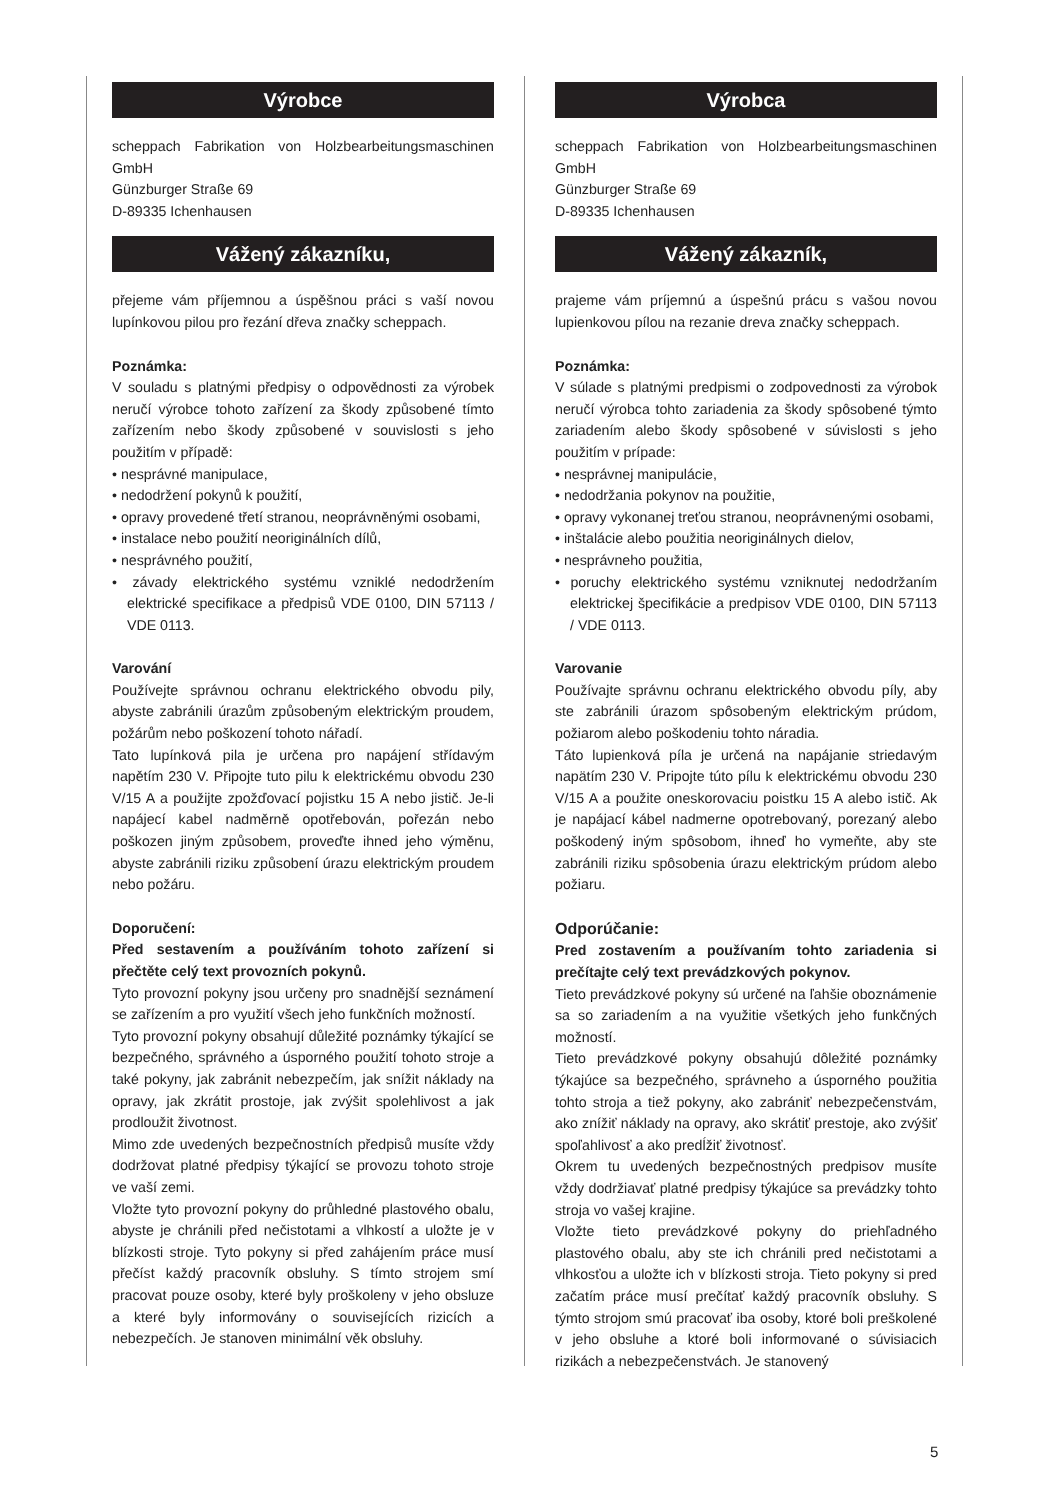Výrobce
scheppach Fabrikation von Holzbearbeitungsmaschinen GmbH
Günzburger Straße 69
D-89335 Ichenhausen
Vážený zákazníku,
přejeme vám příjemnou a úspěšnou práci s vaší novou lupínkovou pilou pro řezání dřeva značky scheppach.
Poznámka:
V souladu s platnými předpisy o odpovědnosti za výrobek neručí výrobce tohoto zařízení za škody způsobené tímto zařízením nebo škody způsobené v souvislosti s jeho použitím v případě:
• nesprávné manipulace,
• nedodržení pokynů k použití,
• opravy provedené třetí stranou, neoprávněnými osobami,
• instalace nebo použití neoriginálních dílů,
• nesprávného použití,
• závady elektrického systému vzniklé nedodržením elektrické specifikace a předpisů VDE 0100, DIN 57113 / VDE 0113.
Varování
Používejte správnou ochranu elektrického obvodu pily, abyste zabránili úrazům způsobeným elektrickým proudem, požárům nebo poškození tohoto nářadí.
Tato lupínková pila je určena pro napájení střídavým napětím 230 V. Připojte tuto pilu k elektrickému obvodu 230 V/15 A a použijte zpožďovací pojistku 15 A nebo jistič. Je-li napájecí kabel nadměrně opotřebován, pořezán nebo poškozen jiným způsobem, proveďte ihned jeho výměnu, abyste zabránili riziku způsobení úrazu elektrickým proudem nebo požáru.
Doporučení:
Před sestavením a používáním tohoto zařízení si přečtěte celý text provozních pokynů.
Tyto provozní pokyny jsou určeny pro snadnější seznámení se zařízením a pro využití všech jeho funkčních možností.
Tyto provozní pokyny obsahují důležité poznámky týkající se bezpečného, správného a úsporného použití tohoto stroje a také pokyny, jak zabránit nebezpečím, jak snížit náklady na opravy, jak zkrátit prostoje, jak zvýšit spolehlivost a jak prodloužit životnost.
Mimo zde uvedených bezpečnostních předpisů musíte vždy dodržovat platné předpisy týkající se provozu tohoto stroje ve vaší zemi.
Vložte tyto provozní pokyny do průhledné plastového obalu, abyste je chránili před nečistotami a vlhkostí a uložte je v blízkosti stroje. Tyto pokyny si před zahájením práce musí přečíst každý pracovník obsluhy. S tímto strojem smí pracovat pouze osoby, které byly proškoleny v jeho obsluze a které byly informovány o souvisejících rizicích a nebezpečích. Je stanoven minimální věk obsluhy.
Výrobca
scheppach Fabrikation von Holzbearbeitungsmaschinen GmbH
Günzburger Straße 69
D-89335 Ichenhausen
Vážený zákazník,
prajeme vám príjemnú a úspešnú prácu s vašou novou lupienkovou pílou na rezanie dreva značky scheppach.
Poznámka:
V súlade s platnými predpismi o zodpovednosti za výrobok neručí výrobca tohto zariadenia za škody spôsobené týmto zariadením alebo škody spôsobené v súvislosti s jeho použitím v prípade:
• nesprávnej manipulácie,
• nedodržania pokynov na použitie,
• opravy vykonanej treťou stranou, neoprávnenými osobami,
• inštalácie alebo použitia neoriginálnych dielov,
• nesprávneho použitia,
• poruchy elektrického systému vzniknutej nedodržaním elektrickej špecifikácie a predpisov VDE 0100, DIN 57113 / VDE 0113.
Varovanie
Používajte správnu ochranu elektrického obvodu píly, aby ste zabránili úrazom spôsobeným elektrickým prúdom, požiarom alebo poškodeniu tohto náradia.
Táto lupienková píla je určená na napájanie striedavým napätím 230 V. Pripojte túto pílu k elektrickému obvodu 230 V/15 A a použite oneskorovaciu poistku 15 A alebo istič. Ak je napájací kábel nadmerne opotrebovaný, porezaný alebo poškodený iným spôsobom, ihneď ho vymeňte, aby ste zabránili riziku spôsobenia úrazu elektrickým prúdom alebo požiaru.
Odporúčanie:
Pred zostavením a používaním tohto zariadenia si prečítajte celý text prevádzkových pokynov.
Tieto prevádzkové pokyny sú určené na ľahšie oboznámenie sa so zariadením a na využitie všetkých jeho funkčných možností.
Tieto prevádzkové pokyny obsahujú dôležité poznámky týkajúce sa bezpečného, správneho a úsporného použitia tohto stroja a tiež pokyny, ako zabrániť nebezpečenstvám, ako znížiť náklady na opravy, ako skrátiť prestoje, ako zvýšiť spoľahlivosť a ako predĺžiť životnosť.
Okrem tu uvedených bezpečnostných predpisov musíte vždy dodržiavať platné predpisy týkajúce sa prevádzky tohto stroja vo vašej krajine.
Vložte tieto prevádzkové pokyny do priehľadného plastového obalu, aby ste ich chránili pred nečistotami a vlhkosťou a uložte ich v blízkosti stroja. Tieto pokyny si pred začatím práce musí prečítať každý pracovník obsluhy. S týmto strojom smú pracovať iba osoby, ktoré boli preškolené v jeho obsluhe a ktoré boli informované o súvisiacich rizikách a nebezpečenstvách. Je stanovený
5